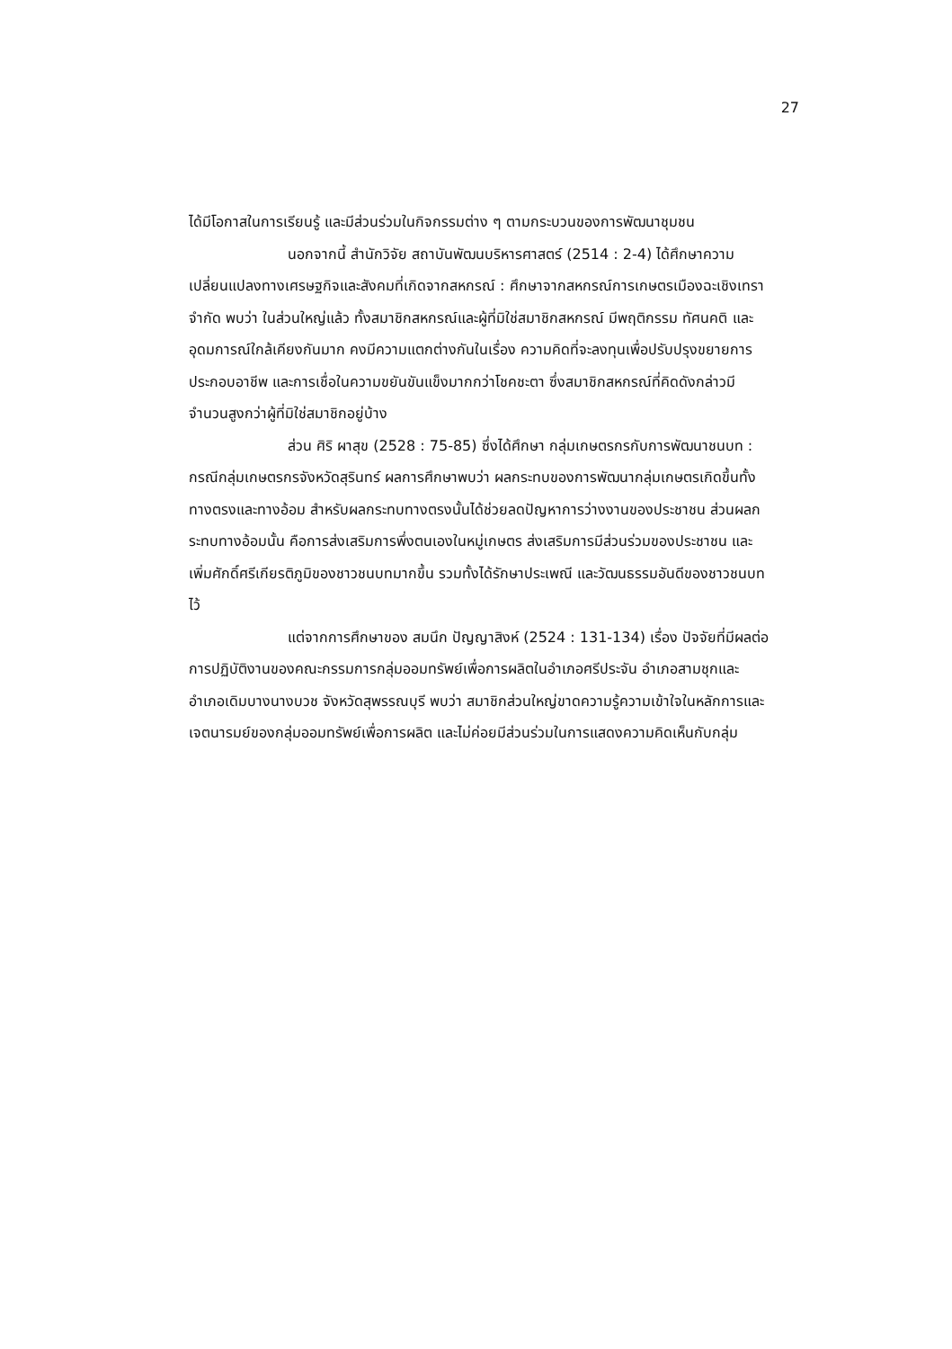27
ได้มีโอกาสในการเรียนรู้ และมีส่วนร่วมในกิจกรรมต่าง ๆ ตามกระบวนของการพัฒนาชุมชน
นอกจากนี้ สำนักวิจัย สถาบันพัฒนบริหารศาสตร์ (2514 : 2-4) ได้ศึกษาความเปลี่ยนแปลงทางเศรษฐกิจและสังคมที่เกิดจากสหกรณ์ : ศึกษาจากสหกรณ์การเกษตรเมืองฉะเชิงเทราจำกัด พบว่า ในส่วนใหญ่แล้ว ทั้งสมาชิกสหกรณ์และผู้ที่มิใช่สมาชิกสหกรณ์ มีพฤติกรรม ทัศนคติ และอุดมการณ์ใกล้เคียงกันมาก คงมีความแตกต่างกันในเรื่อง ความคิดที่จะลงทุนเพื่อปรับปรุงขยายการประกอบอาชีพ และการเชื่อในความขยันขันแข็งมากกว่าโชคชะตา ซึ่งสมาชิกสหกรณ์ที่คิดดังกล่าวมีจำนวนสูงกว่าผู้ที่มิใช่สมาชิกอยู่บ้าง
ส่วน ศิริ ผาสุข (2528 : 75-85) ซึ่งได้ศึกษา กลุ่มเกษตรกรกับการพัฒนาชนบท : กรณีกลุ่มเกษตรกรจังหวัดสุรินทร์ ผลการศึกษาพบว่า ผลกระทบของการพัฒนากลุ่มเกษตรเกิดขึ้นทั้งทางตรงและทางอ้อม สำหรับผลกระทบทางตรงนั้นได้ช่วยลดปัญหาการว่างงานของประชาชน ส่วนผลกระทบทางอ้อมนั้น คือการส่งเสริมการพึ่งตนเองในหมู่เกษตร ส่งเสริมการมีส่วนร่วมของประชาชน และเพิ่มศักดิ์ศรีเกียรติภูมิของชาวชนบทมากขึ้น รวมทั้งได้รักษาประเพณี และวัฒนธรรมอันดีของชาวชนบทไว้
แต่จากการศึกษาของ สมนึก ปัญญาสิงห์ (2524 : 131-134) เรื่อง ปัจจัยที่มีผลต่อการปฏิบัติงานของคณะกรรมการกลุ่มออมทรัพย์เพื่อการผลิตในอำเภอศรีประจัน อำเภอสามชุกและอำเภอเดิมบางนางบวช จังหวัดสุพรรณบุรี พบว่า สมาชิกส่วนใหญ่ขาดความรู้ความเข้าใจในหลักการและเจตนารมย์ของกลุ่มออมทรัพย์เพื่อการผลิต และไม่ค่อยมีส่วนร่วมในการแสดงความคิดเห็นกับกลุ่ม